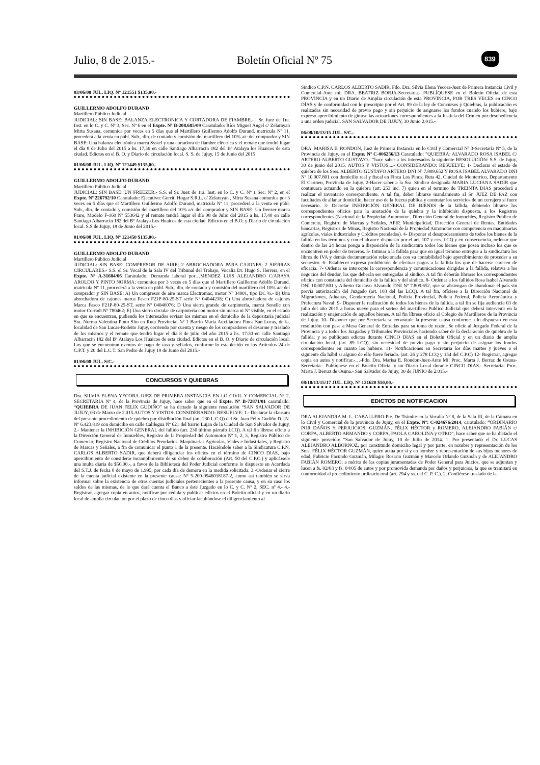Julio, 8 de 2.015.-
Boletín Oficial Nº 75
839
03/06/08 JUL. LIQ. Nº 121551 $135,00.-
GUILLERMO ADOLFO DURAND
Martillero Público Judicial
JUDICIAL: SIN BASE: BALANZA ELECTRONICA Y CORTADORA DE FIAMBRE.- l Sr. Juez de 1ra. Inst. en lo C. y C. Nº 3, Sec. Nº 6 en el Expte. Nº B-208.685/09 Caratulado: Ríos Miguel Ángel c/ Zelarayan Mirta Susana, comunica por veces en 5 días que el Martillero Guillermo Adolfo Durand, matricula Nº 11, procederá a la venta en públ. Sub., din. de contado y comisión del martillero del 10% a/c del comprador y SIN BASE: Una balanza electrónica marca Systel y una cortadora de fiambre eléctrica y el remate que tendrá lugar el día 8 de Julio del 2015 a hs. 17,50 en calle Santiago Albarracin 182 del Bº Atalaya los Huaicos de esta ciudad. Edictos en el B. O. y Diario de circulación local. S. S. de Jujuy, 15 de Junio del 2015
01/06/08 JUL. LIQ. Nº 121449 $135,00.-
GUILLERMO ADOLFO DURAND
Martillero Público Judicial
JUDICIAL: SIN BASE: UN FREEZER.- S.S. el Sr. Juez de 1ra. Inst. en lo C. y C. Nº 1 Sec. Nº 2, en el Expte. Nº 226792/10 Caratulado: Ejecutivo: Gorriti Hogar S.R.L. c/ Zelarayan , Mirta Susana comunica por 3 veces en 5 días que el Martillero Guillermo Adolfo Durand, matricula Nº 11, procederá a la venta en públ. Sub., din. de contado y comisión del martillero del 10% a/c del comprador y SIN BASE: Un freezer marca Frare, Modelo F-160 Nº 553642 y el remate tendrá lugar el día 08 de Julio del 2015 a hs. 17,40 en calle Santiago Albarracin 182 del Bº Atalaya Los Huaicos de esta ciudad. Edictos en el B.O. y Diario de circulación local. S.S.de Jujuy, 18 de Junio del 2015.-
01/06/08 JUL. LIQ. Nº 121450 $135,00.-
GUILLERMO ADOLFO DURAND
Martillero Público Judicial
JUDICIAL: SIN BASE: COMPRESOR DE AIRE; 2 ABROCHADORA PARA CAJONES; 2 SIERRAS CIRCULARES.- S.S. el Sr. Vocal de la Sala IV del Tribunal del Trabajo, Vocalia Dr. Hugo S. Herrera, en el Expte. Nº A-31684/06 Caratulado: Demanda laboral por…MENDEZ LUIS ALEJANDRO C/ARAYA AROLDO Y PINTO NORMA: comunica por 3 veces en 5 días que el Martillero Guillermo Adolfo Durand, matricula Nº 11, procederá a la venta en públ. Sub., din. de contado y comisión del martillero del 10% a/c del comprador y SIN BASE: A) Un compresor de aire marca Electromac, motor Nº 34001, tipo DC ¾.- B) Una abrochadora de cajones marca Fasco F21P-80-25-ST serie Nº 04044238; C) Una abrochadora de cajones Marca Fasco F21P-80-25-ST, serie Nº 04040076; D Una sierra grande de carpintería, marca Senelle con motor Corradi Nº 780462; E) Una sierra circular de carpintería con motor sin marca ni Nº visible, en el estado en que se encuentran, pudiendo los interesados revisar los mismos en el domicilio de la depositaria judicial Sra. Norma Valentina Pinto Sito en Ruta Provincial Nº 1 Barrio María Auxiliadora Finca San Lucas, de la, localidad de San Lucas-Rodeito Jujuy, corriendo por cuenta y riesgo de los compradores el desarme y traslado de los mismos y el remate que tendrá lugar el día 8 de julio del año 2015 a hs. 17:30 en calle Santiago Albarracin 182 del Bº Atalaya Los Huaicos de esta ciudad. Edictos en el B. O. y Diario de circulación local. Los que se encuentran exentos de pago de tasa y sellados, conforme lo establecido en los Artículos 24 de C.P.T. y 20 del L.C.T. San Pedro de Jujuy 19 de Junio del 2015.-
01/06/08 JUL. S/C.-
CONCURSOS Y QUIEBRAS
Dra. SILVIA ELENA YECORA-JUEZ-DE PRIMERA INSTANCIA EN LO CIVIL Y COMERCIAL Nº 2, SECRETARIA Nº 4, de la Provincia de Jujuy, hace saber que en el Expte. Nº B-72871/01 caratulado: “QUIEBRA DE JUAN FELIX GUDIÑO” se ha dictado la siguiente resolución “SAN SALVADOR DE JUJUY, 03 de Marzo de 2.015.AUTOS Y VISTOS: CONSIDERANDO: RESUELVE: 1.- Declarar la clausura del presente procedimiento de quiebra por distribución final (art. 230 L.C.Q) del Sr. Juan Félix Gudiño D.I.N. Nº 6.423.819 con domicilio en calle Calilegua Nº 621 del barrio Lujan de la Ciudad de San Salvador de Jujuy. 2.- Mantener la INHIBICIÓN GENERAL del fallido (art. 230 último párrafo LCQ). A tal fin líbrese oficio a la Dirección General de Inmuebles, Registro de la Propiedad del Automotor Nº 1, 2, 3, Registro Público de Comercio, Registro Nacional de Créditos Prendarios, Maquinarias Agrícolas, Viales e Industriales, y Registro de Marcas y Señales, a fin de comunicar el punto 1 de la presente. Haciéndole saber a la Sindicatura C.P.N. CARLOS ALBERTO SADIR, que deberá diligenciar los oficios en el término de CINCO DIAS, bajo apercibimiento de considerar incumplimiento de su deber de colaboración (Art. 50 del C.P.C.) y aplicársele una multa diaria de $50,00.-, a favor de la Biblioteca del Poder Judicial conforme lo dispuesto en Acordada del S.T.J. de fecha 8 de mayo de 1.995, por cada día de demora en la medida solicitada. 3.-Ordenar el cierre de la cuenta judicial existente en la presente causa: Nº 5-200-0946038187-2, como así también se sirva informar sobre la existencia de otras cuentas judiciales pertenecientes a la presente causa, y en su caso los saldos de las mismas, de lo que dará cuenta el Banco a éste Juzgado en lo C. y C. Nº 2, SEC. nº 4.- 4.-Registrar, agregar copia en autos, notificar por cédula y publicar edictos en el Boletín oficial y en un diario local de amplia circulación por el plazo de cinco días y oficiar facultándose el diligenciamiento al
Sindico C.P.N. CARLOS ALBERTO SADIR. Fdo. Dra. Silvia Elena Yecora-Juez de Primera Instancia Civil y Comercial-Ante mí; DRA. BEATRIZ BORJA-Secretaria.- PUBLÍQUESE en el Boletín Oficial de esta PROVINCIA y en un Diario de Amplia circulación de esta PROVINCIA, POR TRES VECES en CINCO DÍAS y de conformidad con lo prescripto por el Art. 89 de la ley de Concursos y Quiebras, la publicación es realizadas sin necesidad de previo pago y sin perjuicio de asignarse los fondos cuando los hubiere, bajo expreso apercibimiento de girarse las actuaciones correspondientes a la Justicia del Crimen por desobediencia a una orden judicial. SAN SALVADOR DE JUJUY, 30 Junio 2.015.-
06/08/10/13/15 JUL. S/C.-
DRA. MARISA E. RONDON, Juez de Primera Instancia en lo Civil y Comercial Nº 3-Secretaría Nº 5, de la Provincia de Jujuy, en el Expte. Nº C-006256/13 Caratulado: "QUIEBRA: ALVARADO ROSA ISABEL C/ ARTERO ALBERTO GUSTAVO.- "hace saber a los interesados la siguiente RESOLUCIÓN: S.S. de Jujuy, 30 de junio del 2015. AUTOS Y VISTOS:...- CONSIDERANDO: RESUELVE: 1- Declarar el estado de quiebra de los Sres. ALBERTO GUSTAVO ARTERO DNI Nº 7.809.652 Y ROSA ISABEL ALVARADO DNI Nº 10.007.801 con domicilio real y fiscal en Finca Los Pinos, Ruta 42, Ciudad de Monterrico, Departamento El Carmen, Provincia de Jujuy. 2-Hacer saber a la Sra. Sindico designada MARIA LUCIANA SADIR que continuara actuando en la quiebra (art. 253 inc. 7) quien en el termino de TREINTA DIAS procederá a realizar el inventario correspondiente. A tal fin, deber librarse mandamiento al Sr. JUEZ DE PAZ con facultades de allanar domicilio, hacer uso de la fuerza publica y contratar los servicios de un cerrajero si fuere necesario. 3- Decretar INHIBICIÓN GENERAL DE BIENES de la fallida, debiendo librarse los correspondientes oficios para la anotación de la quiebra y la inhibición dispuesta, a los Registros correspondientes (Nacional de la Propiedad Automotor , Dirección General de Inmuebles, Registro Publico de Comercio, Registro de Marcas y Señales, AFIP, Municipalidad, Dirección General de Rentas, Entidades bancarias, Registros de Minas, Registro Nacional de la Propiedad Automotor con competencia en maquinarias agrícolas, viales industriales y Créditos prendados). 4- Disponer el desapoderamiento de todos los bienes de la fallida en los términos y con el alcance dispuesto por el art. 107 y ccs. LCQ y en consecuencia, ordenar que dentro de las 24 horas ponga a disposición de la sindicatura todos los bienes que posea incluso los que se encuentren en poder de terceros. 5- Intimar a la fallida para que en igual término entregue a la sindicatura los libros de IVA y demás documentación relacionada con su contabilidad bajo apercibimiento de proceder a su secuestro. 6- Establecer expresa prohibición de efectuar pagos a la fallida los que de hacerse carecen de eficacia. 7- Ordenar se intercepte la correspondencia y comunicaciones dirigidas a la fallida, relativa a los negocios del deudor, las que deberán ser entregadas al síndico. A tal fin deberán librarse los correspondientes oficios con constancia del domicilio de la fallida y del síndico. 8- Ordenar a los fallidos Rosa Isabel Alvarado DNI 10.007.801 y Alberto Gustavo Alvarado DNI Nº 7.809.652, que se abstengan de abandonar el país sin previa autorización del Juzgado (art. 103 del las LCQ). A tal fin, ofíciese a la Dirección Nacional de Migraciones, Aduanas, Gendarmería Nacional, Policía Provincial, Policía Federal, Policía Aeronáutica y Prefectura Naval. 9- Disponer la realización de todos los bienes de la fallida, a tal fin se fija audiencia 03 de julio del año 2015 a horas nueve para el sorteo del martillero Publico Judicial que deberá intervenir en la realización y enajenación de aquellos bienes. A tal fin líbrese oficio al Colegio de Martilleros de la Provincia de Jujuy. 10- Disponer que por Secretaria se recaratule la presente causa conforme a lo dispuesto en esta resolución con pase a Mesa General de Entradas para su toma de razón. Se oficie al Juzgado Federal de la Provincia y a todos los Juzgados y Tribunales Provinciales haciendo saber de la declaración de quiebra de la fallida; y se publiquen edictos durante CINCO DIAS en el Boletín Oficial y en un diario de amplia circulación local. (art. 89 LCQ), sin necesidad de previo pago y sin perjuicio de asignar los fondos correspondientes en cuanto los hubiere. 11- Notificaciones en Secretaria los días martes y jueves o el siguiente día hábil si alguno de ello fuere feriado. (art. 26 y 278 LCQ y 154 del C.P.C) 12- Registrar, agregar copia en autos y notificar.-…-Fdo. Dra. Marisa E. Rondon-Juez-Ante Mí: Proc. Marta J. Berraz de Osuna-Secretaria.- Publíquese en el Boletin Oficial y un Diario Local durante CINCO DIAS.- Secretaria: Proc. Marta J. Berraz de Osuna.- San Salvador de Jujuy, 30 de JUNIO de 2.015.-
08/10/13/15/17 JUL. LIQ. Nº 121620 $50,00.-
EDICTOS DE NOTIFICACION
DRA ALEJANDRA M. L. CABALLERO-Pte. De Trámite-en la Vocalía Nº 8, de la Sala III, de la Cámara en lo Civil y Comercial de la provincia de Jujuy, en el Expte. Nº: C-024676/2014, caratulado: “ORDINARIO POR DAÑOS Y PERJUICIOS: GUZMÁN, FÉLIX HÉCTOR y ROMERO, ALEJANDRO FABIÁN c/ CORPA, ALBERTO ARMANDO y CORPA, PAOLA CAROLINA y OTRO”, hace saber que se ha dictado el siguiente proveído: “San Salvador de Jujuy, 10 de Julio de 2014. 1. Por presentado el Dr. LUCAS ALEJANDRO ALBORNOZ, por constituido domicilio legal y por parte, en nombre y representación de los Sres. FÉLIX HÉCTOR GUZMÁN, quien actúa por sí y en nombre y representación de sus hijos menores de edad, Fabricio Facundo Guzmán, Milagro Rosario Guzmán y Marcelo Orlando Guzmán y de ALEJANDRO FABIÁN ROMERO, a mérito de las copias juramentadas de Poder General para Juicios, que se adjuntan y lucen a fs. 02/03 y fs. 04/05 de autos y por promovida demanda por daños y perjuicios, la que se tramitará en conformidad al procedimiento ordinario oral (art. 294 y ss. del C. P. C.). 2. Confiérese traslado de la